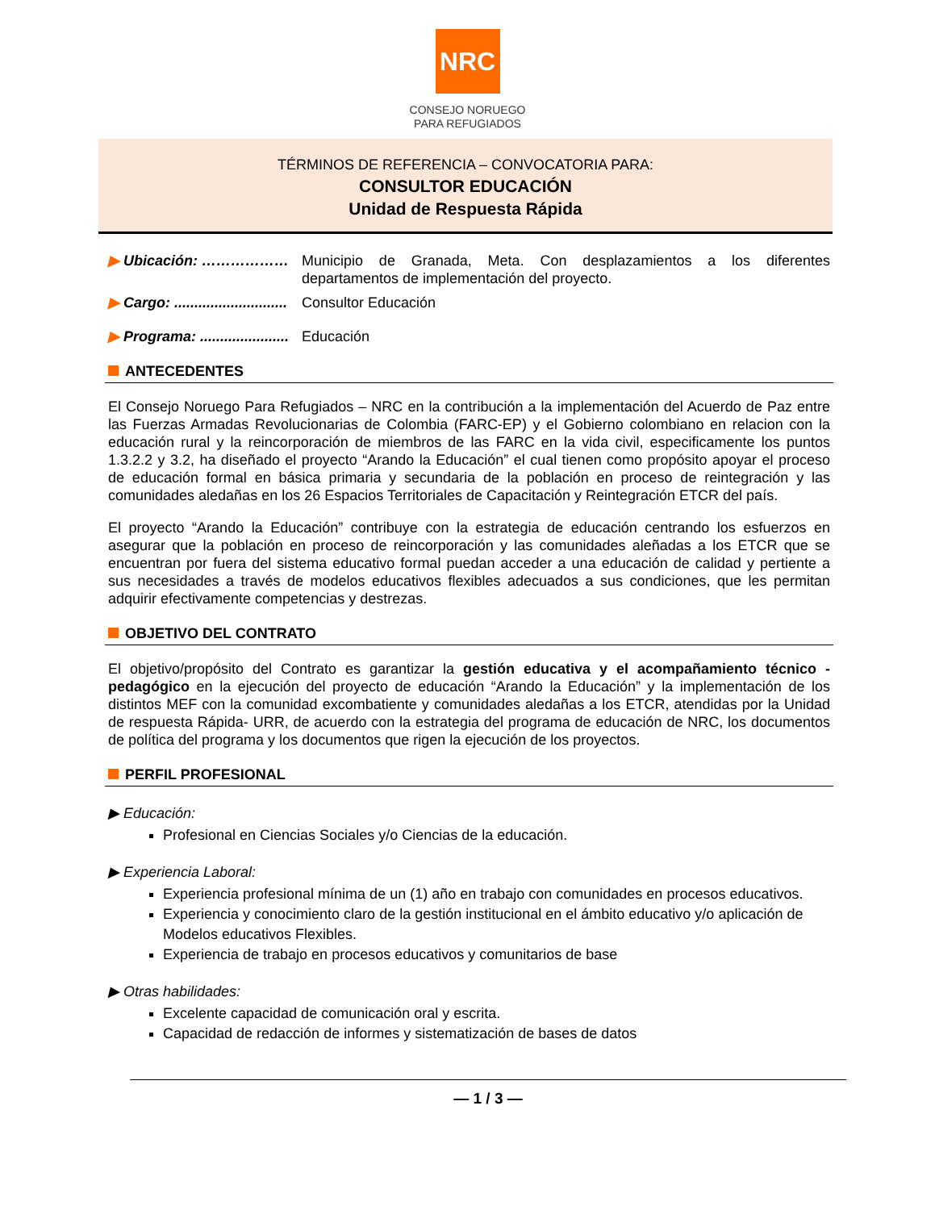NRC
CONSEJO NORUEGO
PARA REFUGIADOS
TÉRMINOS DE REFERENCIA – CONVOCATORIA PARA:
CONSULTOR EDUCACIÓN
Unidad de Respuesta Rápida
▶ Ubicación: ……………… Municipio de Granada, Meta. Con desplazamientos a los diferentes departamentos de implementación del proyecto.
▶ Cargo: ............................
Consultor Educación
▶ Programa: ......................
Educación
ANTECEDENTES
El Consejo Noruego Para Refugiados – NRC en la contribución a la implementación del Acuerdo de Paz entre las Fuerzas Armadas Revolucionarias de Colombia (FARC-EP) y el Gobierno colombiano en relacion con la educación rural y la reincorporación de miembros de las FARC en la vida civil, especificamente los puntos 1.3.2.2 y 3.2, ha diseñado el proyecto “Arando la Educación” el cual tienen como propósito apoyar el proceso de educación formal en básica primaria y secundaria de la población en proceso de reintegración y las comunidades aledañas en los 26 Espacios Territoriales de Capacitación y Reintegración ETCR del país.
El proyecto “Arando la Educación” contribuye con la estrategia de educación centrando los esfuerzos en asegurar que la población en proceso de reincorporación y las comunidades aleñadas a los ETCR que se encuentran por fuera del sistema educativo formal puedan acceder a una educación de calidad y pertiente a sus necesidades a través de modelos educativos flexibles adecuados a sus condiciones, que les permitan adquirir efectivamente competencias y destrezas.
OBJETIVO DEL CONTRATO
El objetivo/propósito del Contrato es garantizar la gestión educativa y el acompañamiento técnico - pedagógico en la ejecución del proyecto de educación “Arando la Educación” y la implementación de los distintos MEF con la comunidad excombatiente y comunidades aledañas a los ETCR, atendidas por la Unidad de respuesta Rápida- URR, de acuerdo con la estrategia del programa de educación de NRC, los documentos de política del programa y los documentos que rigen la ejecución de los proyectos.
PERFIL PROFESIONAL
▶ Educación:
Profesional en Ciencias Sociales y/o Ciencias de la educación.
▶ Experiencia Laboral:
Experiencia profesional mínima de un (1) año en trabajo con comunidades en procesos educativos.
Experiencia y conocimiento claro de la gestión institucional en el ámbito educativo y/o aplicación de Modelos educativos Flexibles.
Experiencia de trabajo en procesos educativos y comunitarios de base
▶ Otras habilidades:
Excelente capacidad de comunicación oral y escrita.
Capacidad de redacción de informes y sistematización de bases de datos
— 1 / 3 —